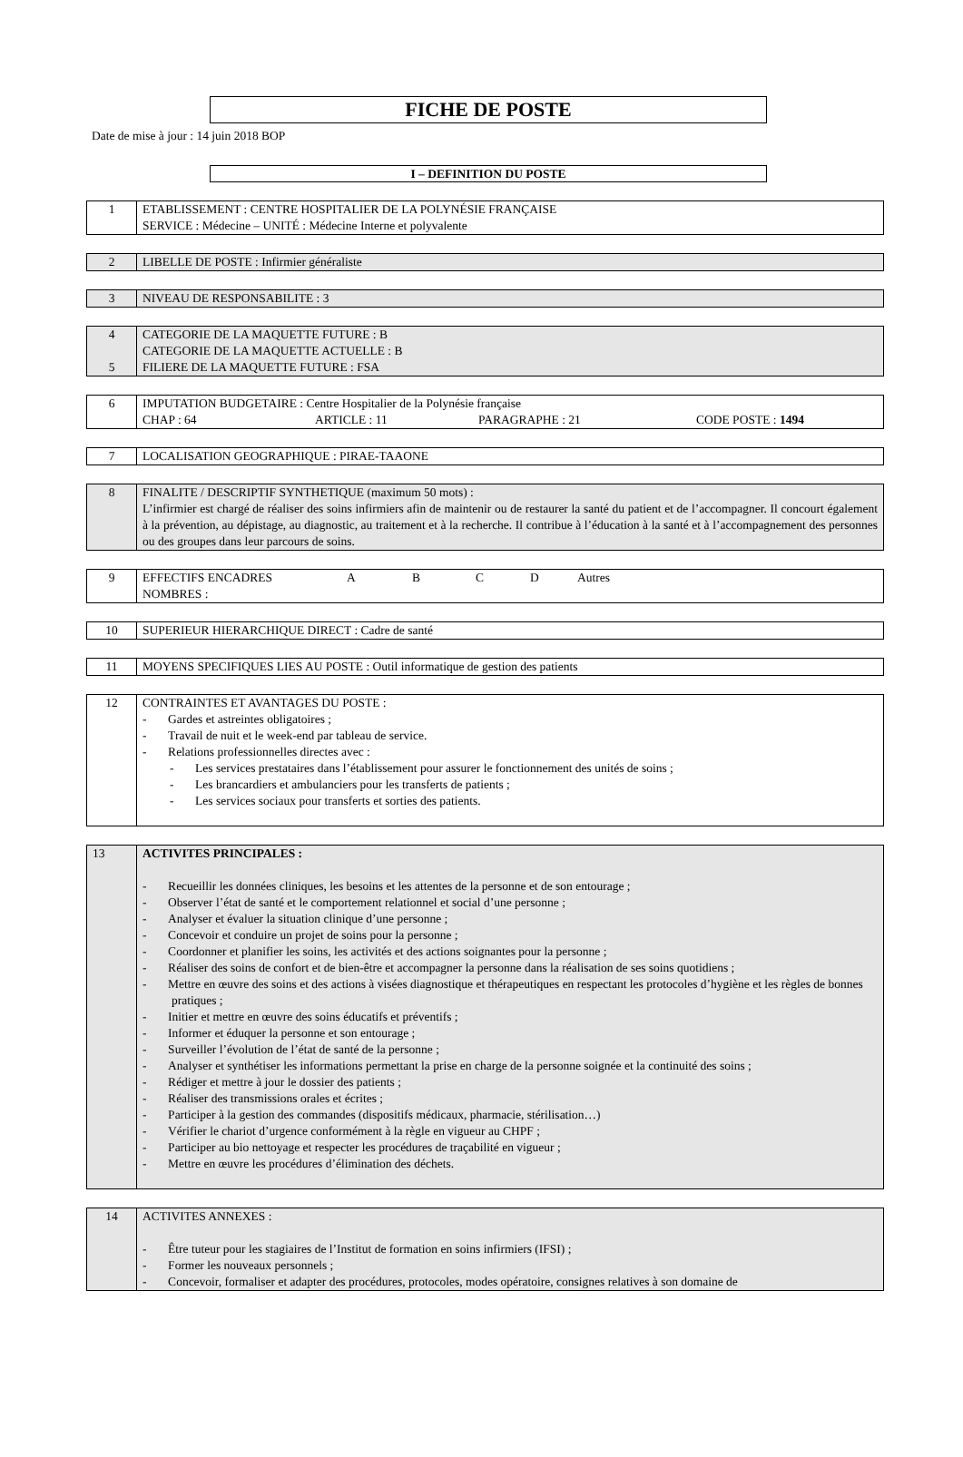FICHE DE POSTE
Date de mise à jour : 14 juin 2018 BOP
I – DEFINITION DU POSTE
| 1 | ETABLISSEMENT : CENTRE HOSPITALIER DE LA POLYNÉSIE FRANÇAISE SERVICE : Médecine – UNITÉ : Médecine Interne et polyvalente |
| 2 | LIBELLE DE POSTE : Infirmier généraliste |
| 3 | NIVEAU DE RESPONSABILITE : 3 |
| 4 5 | CATEGORIE DE LA MAQUETTE FUTURE : B CATEGORIE DE LA MAQUETTE ACTUELLE : B FILIERE DE LA MAQUETTE FUTURE : FSA |
| 6 | IMPUTATION BUDGETAIRE : Centre Hospitalier de la Polynésie française CHAP : 64 ARTICLE : 11 PARAGRAPHE : 21 CODE POSTE : 1494 |
| 7 | LOCALISATION GEOGRAPHIQUE : PIRAE-TAAONE |
| 8 | FINALITE / DESCRIPTIF SYNTHETIQUE (maximum 50 mots) : L’infirmier est chargé de réaliser des soins infirmiers afin de maintenir ou de restaurer la santé du patient et de l’accompagner. Il concourt également à la prévention, au dépistage, au diagnostic, au traitement et à la recherche. Il contribue à l’éducation à la santé et à l’accompagnement des personnes ou des groupes dans leur parcours de soins. |
| 9 | EFFECTIFS ENCADRES A B C D Autres NOMBRES : |
| 10 | SUPERIEUR HIERARCHIQUE DIRECT : Cadre de santé |
| 11 | MOYENS SPECIFIQUES LIES AU POSTE : Outil informatique de gestion des patients |
| 12 | CONTRAINTES ET AVANTAGES DU POSTE : - Gardes et astreintes obligatoires ; - Travail de nuit et le week-end par tableau de service. - Relations professionnelles directes avec : - Les services prestataires dans l’établissement pour assurer le fonctionnement des unités de soins ; - Les brancardiers et ambulanciers pour les transferts de patients ; - Les services sociaux pour transferts et sorties des patients. |
| 13 | ACTIVITES PRINCIPALES : - Recueillir les données cliniques, les besoins et les attentes de la personne et de son entourage ; - Observer l’état de santé et le comportement relationnel et social d’une personne ; - Analyser et évaluer la situation clinique d’une personne ; - Concevoir et conduire un projet de soins pour la personne ; - Coordonner et planifier les soins, les activités et des actions soignantes pour la personne ; - Réaliser des soins de confort et de bien-être et accompagner la personne dans la réalisation de ses soins quotidiens ; - Mettre en œuvre des soins et des actions à visées diagnostique et thérapeutiques en respectant les protocoles d’hygiène et les règles de bonnes pratiques ; - Initier et mettre en œuvre des soins éducatifs et préventifs ; - Informer et éduquer la personne et son entourage ; - Surveiller l’évolution de l’état de santé de la personne ; - Analyser et synthétiser les informations permettant la prise en charge de la personne soignée et la continuité des soins ; - Rédiger et mettre à jour le dossier des patients ; - Réaliser des transmissions orales et écrites ; - Participer à la gestion des commandes (dispositifs médicaux, pharmacie, stérilisation…) - Vérifier le chariot d’urgence conformément à la règle en vigueur au CHPF ; - Participer au bio nettoyage et respecter les procédures de traçabilité en vigueur ; - Mettre en œuvre les procédures d’élimination des déchets. |
| 14 | ACTIVITES ANNEXES : - Être tuteur pour les stagiaires de l’Institut de formation en soins infirmiers (IFSI) ; - Former les nouveaux personnels ; - Concevoir, formaliser et adapter des procédures, protocoles, modes opératoire, consignes relatives à son domaine de |